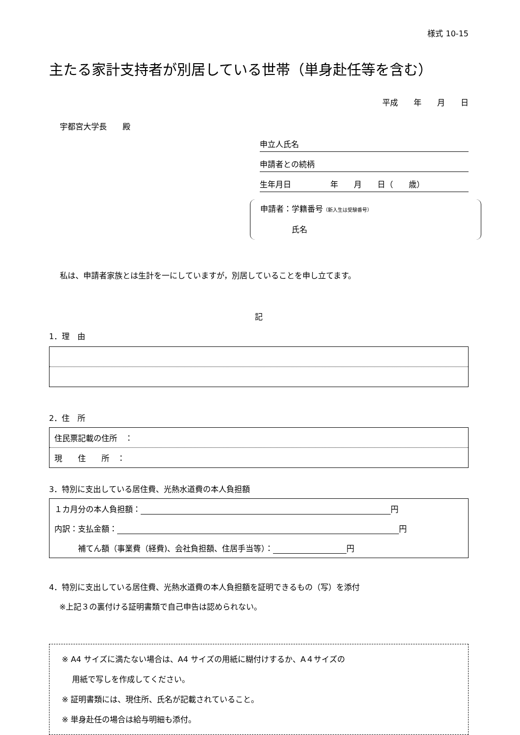様式 10-15
主たる家計支持者が別居している世帯（単身赴任等を含む）
平成　　年　　月　　日
宇都宮大学長　　殿
申立人氏名
申請者との続柄
生年月日　　　　　年　　月　　日（　　歳）
申請者：学籍番号（新入生は受験番号）
　　　　氏名
私は、申請者家族とは生計を一にしていますが，別居していることを申し立てます。
記
1．理　由
2．住　所
| 住民票記載の住所 ： |
| 現 住 所 ： |
3．特別に支出している居住費、光熱水道費の本人負担額
| １カ月分の本人負担額： 円 |
| 内訳：支払金額： 円 |
| 補てん額（事業費（経費)、会社負担額、住居手当等）： 円 |
4．特別に支出している居住費、光熱水道費の本人負担額を証明できるもの（写）を添付
　 ※上記３の裏付ける証明書類で自己申告は認められない。
※ A4 サイズに満たない場合は、A4 サイズの用紙に糊付けするか、A４サイズの
　 用紙で写しを作成してください。
※ 証明書類には、現住所、氏名が記載されていること。
※ 単身赴任の場合は給与明細も添付。